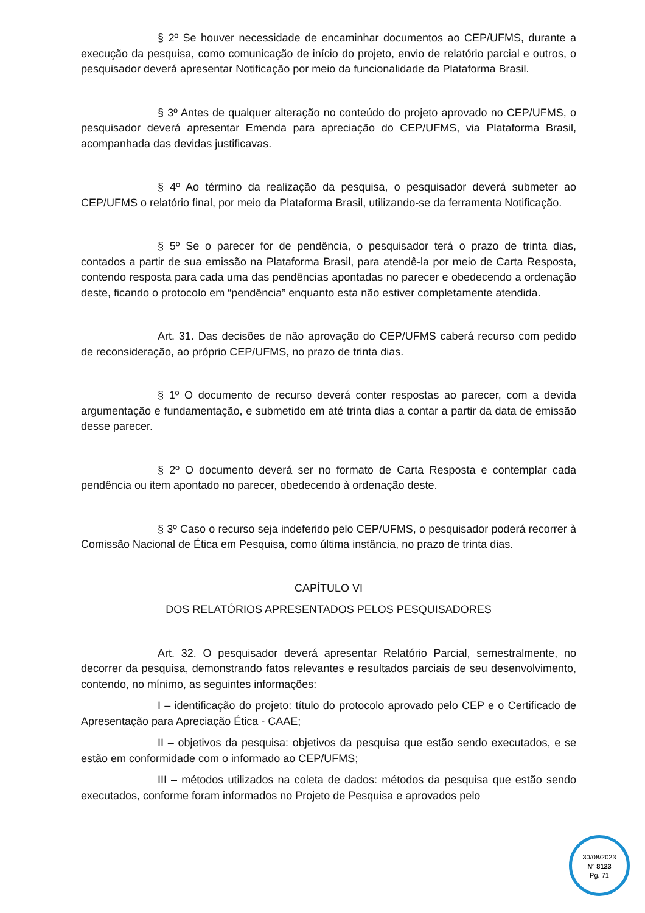§ 2º Se houver necessidade de encaminhar documentos ao CEP/UFMS, durante a execução da pesquisa, como comunicação de início do projeto, envio de relatório parcial e outros, o pesquisador deverá apresentar Notificação por meio da funcionalidade da Plataforma Brasil.
§ 3º Antes de qualquer alteração no conteúdo do projeto aprovado no CEP/UFMS, o pesquisador deverá apresentar Emenda para apreciação do CEP/UFMS, via Plataforma Brasil, acompanhada das devidas justificavas.
§ 4º Ao término da realização da pesquisa, o pesquisador deverá submeter ao CEP/UFMS o relatório final, por meio da Plataforma Brasil, utilizando-se da ferramenta Notificação.
§ 5º Se o parecer for de pendência, o pesquisador terá o prazo de trinta dias, contados a partir de sua emissão na Plataforma Brasil, para atendê-la por meio de Carta Resposta, contendo resposta para cada uma das pendências apontadas no parecer e obedecendo a ordenação deste, ficando o protocolo em “pendência” enquanto esta não estiver completamente atendida.
Art. 31. Das decisões de não aprovação do CEP/UFMS caberá recurso com pedido de reconsideração, ao próprio CEP/UFMS, no prazo de trinta dias.
§ 1º O documento de recurso deverá conter respostas ao parecer, com a devida argumentação e fundamentação, e submetido em até trinta dias a contar a partir da data de emissão desse parecer.
§ 2º O documento deverá ser no formato de Carta Resposta e contemplar cada pendência ou item apontado no parecer, obedecendo à ordenação deste.
§ 3º Caso o recurso seja indeferido pelo CEP/UFMS, o pesquisador poderá recorrer à Comissão Nacional de Ética em Pesquisa, como última instância, no prazo de trinta dias.
CAPÍTULO VI
DOS RELATÓRIOS APRESENTADOS PELOS PESQUISADORES
Art. 32. O pesquisador deverá apresentar Relatório Parcial, semestralmente, no decorrer da pesquisa, demonstrando fatos relevantes e resultados parciais de seu desenvolvimento, contendo, no mínimo, as seguintes informações:
I – identificação do projeto: título do protocolo aprovado pelo CEP e o Certificado de Apresentação para Apreciação Ética - CAAE;
II – objetivos da pesquisa: objetivos da pesquisa que estão sendo executados, e se estão em conformidade com o informado ao CEP/UFMS;
III – métodos utilizados na coleta de dados: métodos da pesquisa que estão sendo executados, conforme foram informados no Projeto de Pesquisa e aprovados pelo
30/08/2023
Nº 8123
Pg. 71